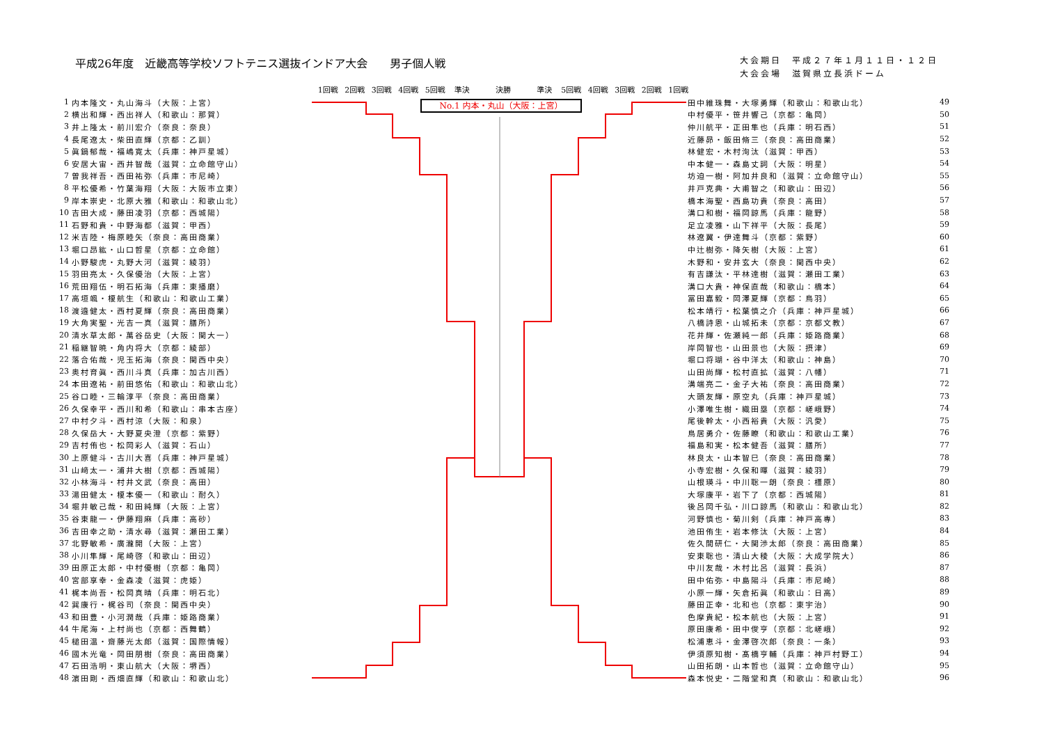平成26年度　近畿高等学校ソフトテニス選抜インドア大会　　男子個人戦
大会期日　平成２７年１月１１日・１２日
大会会場　滋賀県立長浜ドーム
1回戦 2回戦 3回戦 4回戦 5回戦 準決 決勝 準決 5回戦 4回戦 3回戦 2回戦 1回戦
| 1 | 内本隆文・丸山海斗（大阪：上宮） |
| 2 | 横出和輝・西出祥人（和歌山：那賀） |
| 3 | 井上隆太・前川宏介（奈良：奈良） |
| 4 | 長尾遼太・柴田直輝（京都：乙訓） |
| 5 | 眞鍋郁哉・福嶋寛太（兵庫：神戸星城） |
| 6 | 安居大宙・西井智哉（滋賀：立命館守山） |
| 7 | 曽我祥吾・西田祐弥（兵庫：市尼崎） |
| 8 | 平松優希・竹葉海翔（大阪：大阪市立東） |
| 9 | 岸本崇史・北原大雅（和歌山：和歌山北） |
| 10 | 吉田大成・藤田凌羽（京都：西城陽） |
| 11 | 石野和貴・中野海都（滋賀：甲西） |
| 12 | 米吉陸・梅原睦矢（奈良：高田商業） |
| 13 | 堀口昂紘・山口哲星（京都：立命館） |
| 14 | 小野駿虎・丸野大河（滋賀：綾羽） |
| 15 | 羽田亮太・久保優治（大阪：上宮） |
| 16 | 荒田翔伍・明石拓海（兵庫：東播磨） |
| 17 | 高垣颯・榎航生（和歌山：和歌山工業） |
| 18 | 渡邉健太・西村夏輝（奈良：高田商業） |
| 19 | 大角実聖・光吉一真（滋賀：膳所） |
| 20 | 清水草太郎・萬谷岳史（大阪：関大一） |
| 21 | 稲継智暁・角内将大（京都：綾部） |
| 22 | 落合佑哉・児玉拓海（奈良：関西中央） |
| 23 | 奥村育眞・西川斗真（兵庫：加古川西） |
| 24 | 本田遼祐・前田悠佑（和歌山：和歌山北） |
| 25 | 谷口睦・三輪淳平（奈良：高田商業） |
| 26 | 久保幸平・西川和希（和歌山：串本古座） |
| 27 | 中村夕斗・西村涼（大阪：和泉） |
| 28 | 久保岳大・大野夏央澄（京都：紫野） |
| 29 | 吉村侑也・松岡彩人（滋賀：石山） |
| 30 | 上原健斗・古川大喜（兵庫：神戸星城） |
| 31 | 山﨑太一・浦井大樹（京都：西城陽） |
| 32 | 小林海斗・村井文武（奈良：高田） |
| 33 | 湯田健太・榎本優一（和歌山：耐久） |
| 34 | 堀井敏己哉・和田純輝（大阪：上宮） |
| 35 | 谷東龍一・伊藤翔麻（兵庫：高砂） |
| 36 | 吉田幸之助・清水尋（滋賀：瀬田工業） |
| 37 | 北野敏希・廣瀧開（大阪：上宮） |
| 38 | 小川隼輝・尾崎啓（和歌山：田辺） |
| 39 | 田原正太郎・中村優樹（京都：亀岡） |
| 40 | 宮部享幸・金森凌（滋賀：虎姫） |
| 41 | 梶本尚吾・松岡真晴（兵庫：明石北） |
| 42 | 巽康行・梶谷司（奈良：関西中央） |
| 43 | 和田豊・小河潤哉（兵庫：姫路商業） |
| 44 | 牛尾海・上村尚也（京都：西舞鶴） |
| 45 | 槌田温・齋藤光太郎（滋賀：国際情報） |
| 46 | 國木光竜・岡田朋樹（奈良：高田商業） |
| 47 | 石田浩明・東山航大（大阪：堺西） |
| 48 | 濵田剛・西畑直輝（和歌山：和歌山北） |
No.1 内本・丸山（大阪：上宮）
| 田中維珠舞・大塚勇輝（和歌山：和歌山北） | 49 |
| 中村優平・笹井響己（京都：亀岡） | 50 |
| 仲川航平・正田隼也（兵庫：明石西） | 51 |
| 近藤昴・飯田脩三（奈良：高田商業） | 52 |
| 林健宏・木村洵汰（滋賀：甲西） | 53 |
| 中本健一・森島丈詞（大阪：明星） | 54 |
| 坊迫一樹・阿加井良和（滋賀：立命館守山） | 55 |
| 井戸克典・大甫智之（和歌山：田辺） | 56 |
| 橋本海聖・西島功貴（奈良：高田） | 57 |
| 溝口和樹・福岡諒馬（兵庫：龍野） | 58 |
| 足立凌雅・山下祥平（大阪：長尾） | 59 |
| 林遼翼・伊達舞斗（京都：紫野） | 60 |
| 中辻樹弥・降矢樹（大阪：上宮） | 61 |
| 木野和・安井玄大（奈良：関西中央） | 62 |
| 有吉謙汰・平林達樹（滋賀：瀬田工業） | 63 |
| 溝口大貴・神保直哉（和歌山：橋本） | 64 |
| 冨田嘉毅・岡澤夏輝（京都：鳥羽） | 65 |
| 松本靖行・松葉慎之介（兵庫：神戸星城） | 66 |
| 八橋詩恩・山城拓未（京都：京都文教） | 67 |
| 花井輝・佐瀬純一郎（兵庫：姫路商業） | 68 |
| 岸岡智也・山田景也（大阪：摂津） | 69 |
| 堀口将瑚・谷中洋太（和歌山：神島） | 70 |
| 山田尚輝・松村直拡（滋賀：八幡） | 71 |
| 溝端亮二・金子大祐（奈良：高田商業） | 72 |
| 大頭友輝・原空丸（兵庫：神戸星城） | 73 |
| 小澤唯生樹・織田塁（京都：嵯峨野） | 74 |
| 尾後幹太・小西裕貴（大阪：汎愛） | 75 |
| 鳥居勇介・佐藤瞭（和歌山：和歌山工業） | 76 |
| 福島和実・松本健吾（滋賀：膳所） | 77 |
| 林良太・山本智巳（奈良：高田商業） | 78 |
| 小寺宏樹・久保和暉（滋賀：綾羽） | 79 |
| 山根瑛斗・中川聡一朗（奈良：橿原） | 80 |
| 大塚康平・岩下了（京都：西城陽） | 81 |
| 後呂岡千弘・川口諒馬（和歌山：和歌山北） | 82 |
| 河野慎也・菊川剣（兵庫：神戸高専） | 83 |
| 池田侑生・岩本修汰（大阪：上宮） | 84 |
| 佐久間研仁・大関渉太郎（奈良：高田商業） | 85 |
| 安東聡也・清山大稜（大阪：大成学院大） | 86 |
| 中川友哉・木村比呂（滋賀：長浜） | 87 |
| 田中佑弥・中島陽斗（兵庫：市尼崎） | 88 |
| 小原一輝・矢倉拓眞（和歌山：日高） | 89 |
| 藤田正幸・北和也（京都：東宇治） | 90 |
| 色摩貴紀・松本航也（大阪：上宮） | 91 |
| 原田康希・田中俊亨（京都：北嵯峨） | 92 |
| 松浦恵斗・金澤啓次郎（奈良：一条） | 93 |
| 伊須原知樹・髙橋亨輔（兵庫：神戸村野工） | 94 |
| 山田拓朗・山本哲也（滋賀：立命館守山） | 95 |
| 森本悦史・二階堂和真（和歌山：和歌山北） | 96 |